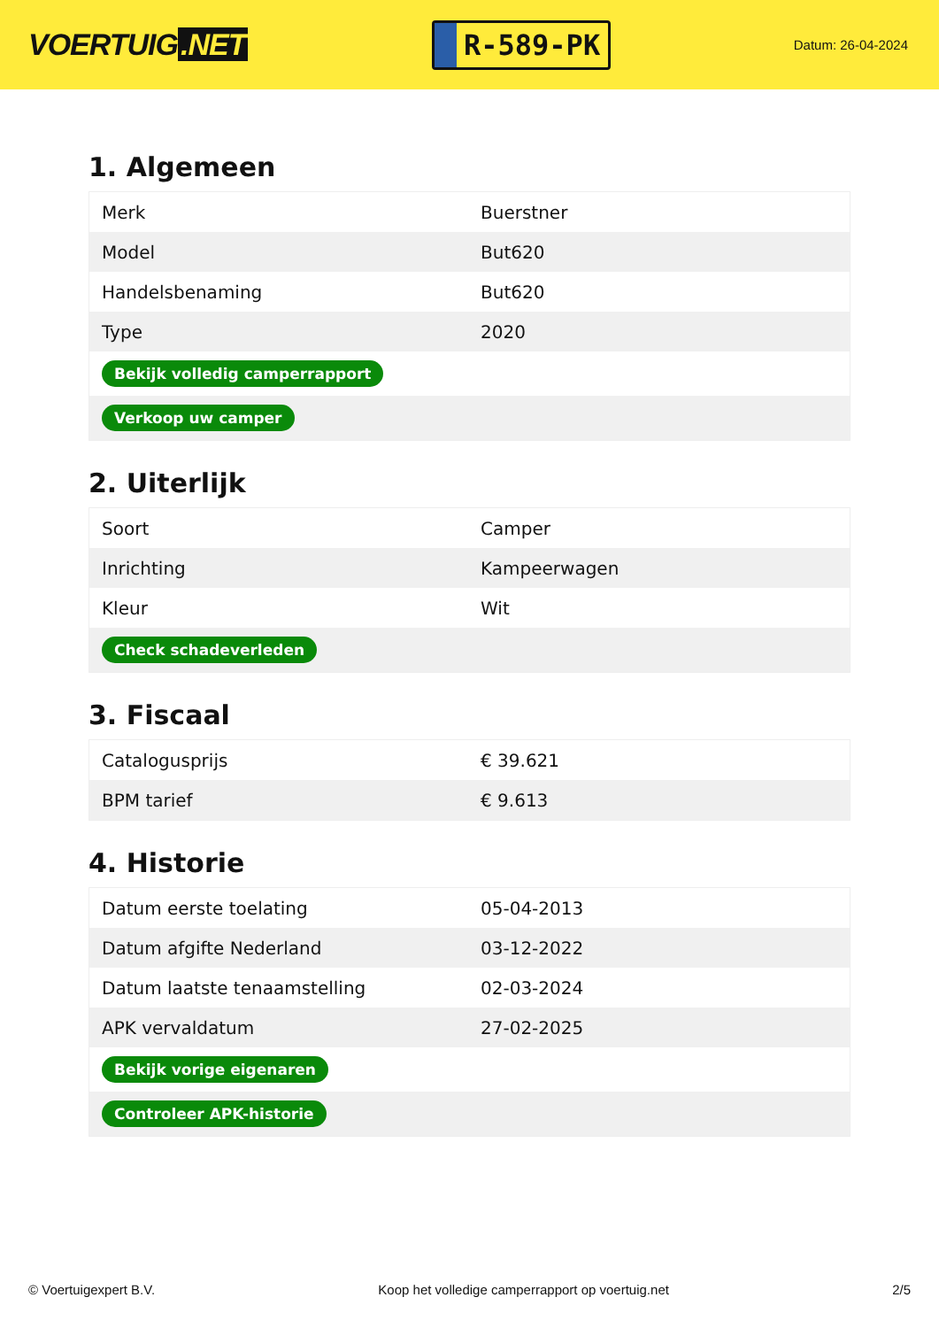VOERTUIG.NET
R-589-PK
Datum: 26-04-2024
1. Algemeen
| Merk | Buerstner |
| Model | But620 |
| Handelsbenaming | But620 |
| Type | 2020 |
| Bekijk volledig camperrapport | |
| Verkoop uw camper | |
2. Uiterlijk
| Soort | Camper |
| Inrichting | Kampeerwagen |
| Kleur | Wit |
| Check schadeverleden | |
3. Fiscaal
| Catalogusprijs | € 39.621 |
| BPM tarief | € 9.613 |
4. Historie
| Datum eerste toelating | 05-04-2013 |
| Datum afgifte Nederland | 03-12-2022 |
| Datum laatste tenaamstelling | 02-03-2024 |
| APK vervaldatum | 27-02-2025 |
| Bekijk vorige eigenaren | |
| Controleer APK-historie | |
© Voertuigexpert B.V. Koop het volledige camperrapport op voertuig.net 2/5